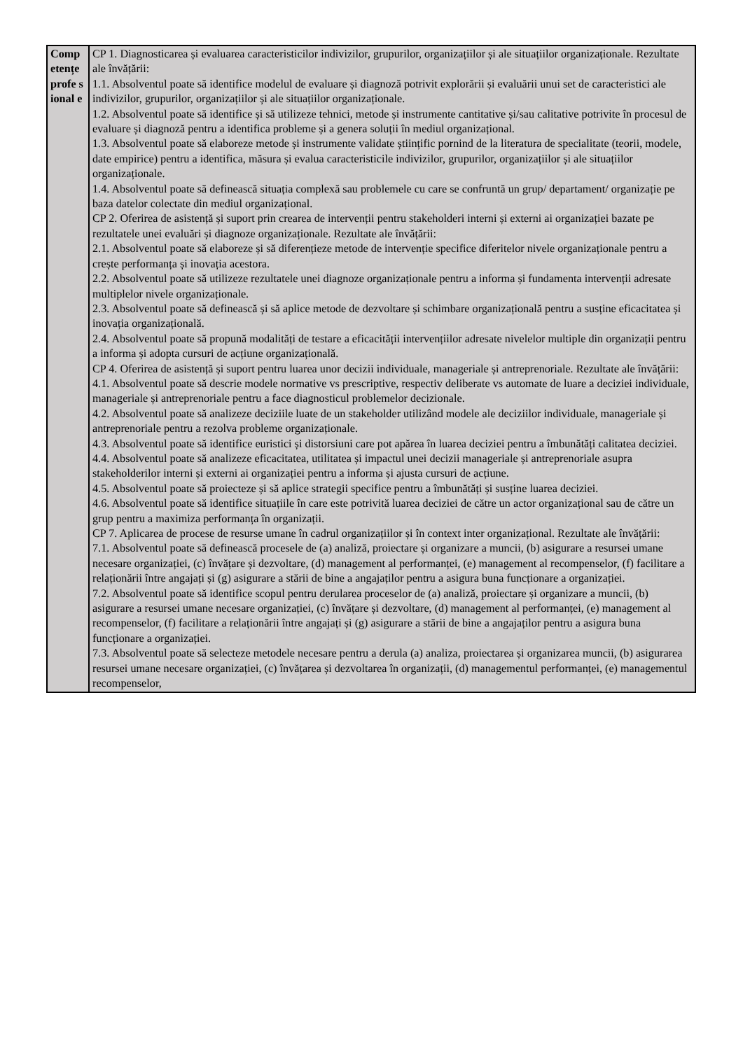| Comp etențe profe sional e | CP 1. Diagnosticarea și evaluarea caracteristicilor indivizilor, grupurilor, organizațiilor și ale situațiilor organizaționale. Rezultate ale învățării: 1.1. Absolventul poate să identifice modelul de evaluare și diagnoză potrivit explorării și evaluării unui set de caracteristici ale indivizilor, grupurilor, organizațiilor și ale situațiilor organizaționale. 1.2. Absolventul poate să identifice și să utilizeze tehnici, metode și instrumente cantitative și/sau calitative potrivite în procesul de evaluare și diagnoză pentru a identifica probleme și a genera soluții în mediul organizațional. 1.3. Absolventul poate să elaboreze metode și instrumente validate științific pornind de la literatura de specialitate (teorii, modele, date empirice) pentru a identifica, măsura și evalua caracteristicile indivizilor, grupurilor, organizațiilor și ale situațiilor organizaționale. 1.4. Absolventul poate să definească situația complexă sau problemele cu care se confruntă un grup/ departament/ organizație pe baza datelor colectate din mediul organizațional. CP 2. Oferirea de asistență și suport prin crearea de intervenții pentru stakeholderi interni și externi ai organizației bazate pe rezultatele unei evaluări și diagnoze organizaționale. Rezultate ale învățării: 2.1. Absolventul poate să elaboreze și să diferențieze metode de intervenție specifice diferitelor nivele organizaționale pentru a crește performanța și inovația acestora. 2.2. Absolventul poate să utilizeze rezultatele unei diagnoze organizaționale pentru a informa și fundamenta intervenții adresate multiplelor nivele organizaționale. 2.3. Absolventul poate să definească și să aplice metode de dezvoltare și schimbare organizațională pentru a susține eficacitatea și inovația organizațională. 2.4. Absolventul poate să propună modalități de testare a eficacității intervențiilor adresate nivelelor multiple din organizații pentru a informa și adopta cursuri de acțiune organizațională. CP 4. Oferirea de asistență și suport pentru luarea unor decizii individuale, manageriale și antreprenoriale. Rezultate ale învățării: 4.1. Absolventul poate să descrie modele normative vs prescriptive, respectiv deliberate vs automate de luare a deciziei individuale, manageriale și antreprenoriale pentru a face diagnosticul problemelor decizionale. 4.2. Absolventul poate să analizeze deciziile luate de un stakeholder utilizând modele ale deciziilor individuale, manageriale și antreprenoriale pentru a rezolva probleme organizaționale. 4.3. Absolventul poate să identifice euristici și distorsiuni care pot apărea în luarea deciziei pentru a îmbunătăți calitatea deciziei. 4.4. Absolventul poate să analizeze eficacitatea, utilitatea și impactul unei decizii manageriale și antreprenoriale asupra stakeholderilor interni și externi ai organizației pentru a informa și ajusta cursuri de acțiune. 4.5. Absolventul poate să proiecteze și să aplice strategii specifice pentru a îmbunătăți și susține luarea deciziei. 4.6. Absolventul poate să identifice situațiile în care este potrivită luarea deciziei de către un actor organizațional sau de către un grup pentru a maximiza performanța în organizații. CP 7. Aplicarea de procese de resurse umane în cadrul organizațiilor și în context inter organizațional. Rezultate ale învățării: 7.1. Absolventul poate să definească procesele de (a) analiză, proiectare și organizare a muncii, (b) asigurare a resursei umane necesare organizației, (c) învățare și dezvoltare, (d) management al performanței, (e) management al recompenselor, (f) facilitare a relaționării între angajați și (g) asigurare a stării de bine a angajaților pentru a asigura buna funcționare a organizației. 7.2. Absolventul poate să identifice scopul pentru derularea proceselor de (a) analiză, proiectare și organizare a muncii, (b) asigurare a resursei umane necesare organizației, (c) învățare și dezvoltare, (d) management al performanței, (e) management al recompenselor, (f) facilitare a relaționării între angajați și (g) asigurare a stării de bine a angajaților pentru a asigura buna funcționare a organizației. 7.3. Absolventul poate să selecteze metodele necesare pentru a derula (a) analiza, proiectarea și organizarea muncii, (b) asigurarea resursei umane necesare organizației, (c) învățarea și dezvoltarea în organizații, (d) managementul performanței, (e) managementul recompenselor, |